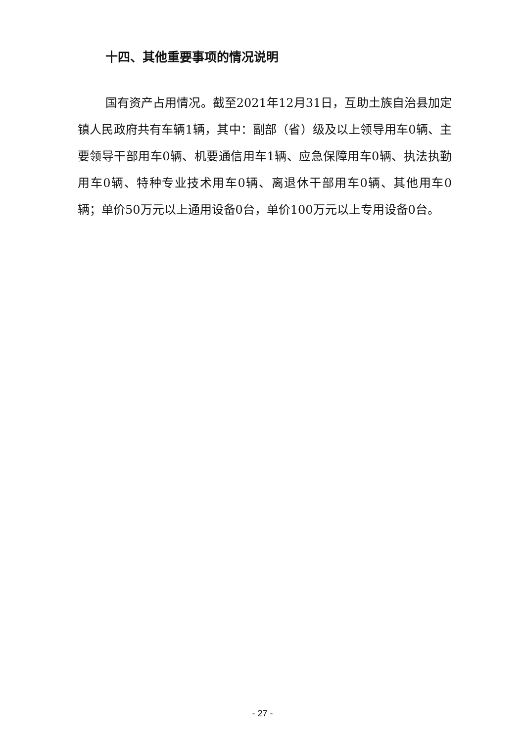十四、其他重要事项的情况说明
国有资产占用情况。截至2021年12月31日，互助土族自治县加定镇人民政府共有车辆1辆，其中：副部（省）级及以上领导用车0辆、主要领导干部用车0辆、机要通信用车1辆、应急保障用车0辆、执法执勤用车0辆、特种专业技术用车0辆、离退休干部用车0辆、其他用车0辆；单价50万元以上通用设备0台，单价100万元以上专用设备0台。
- 27 -